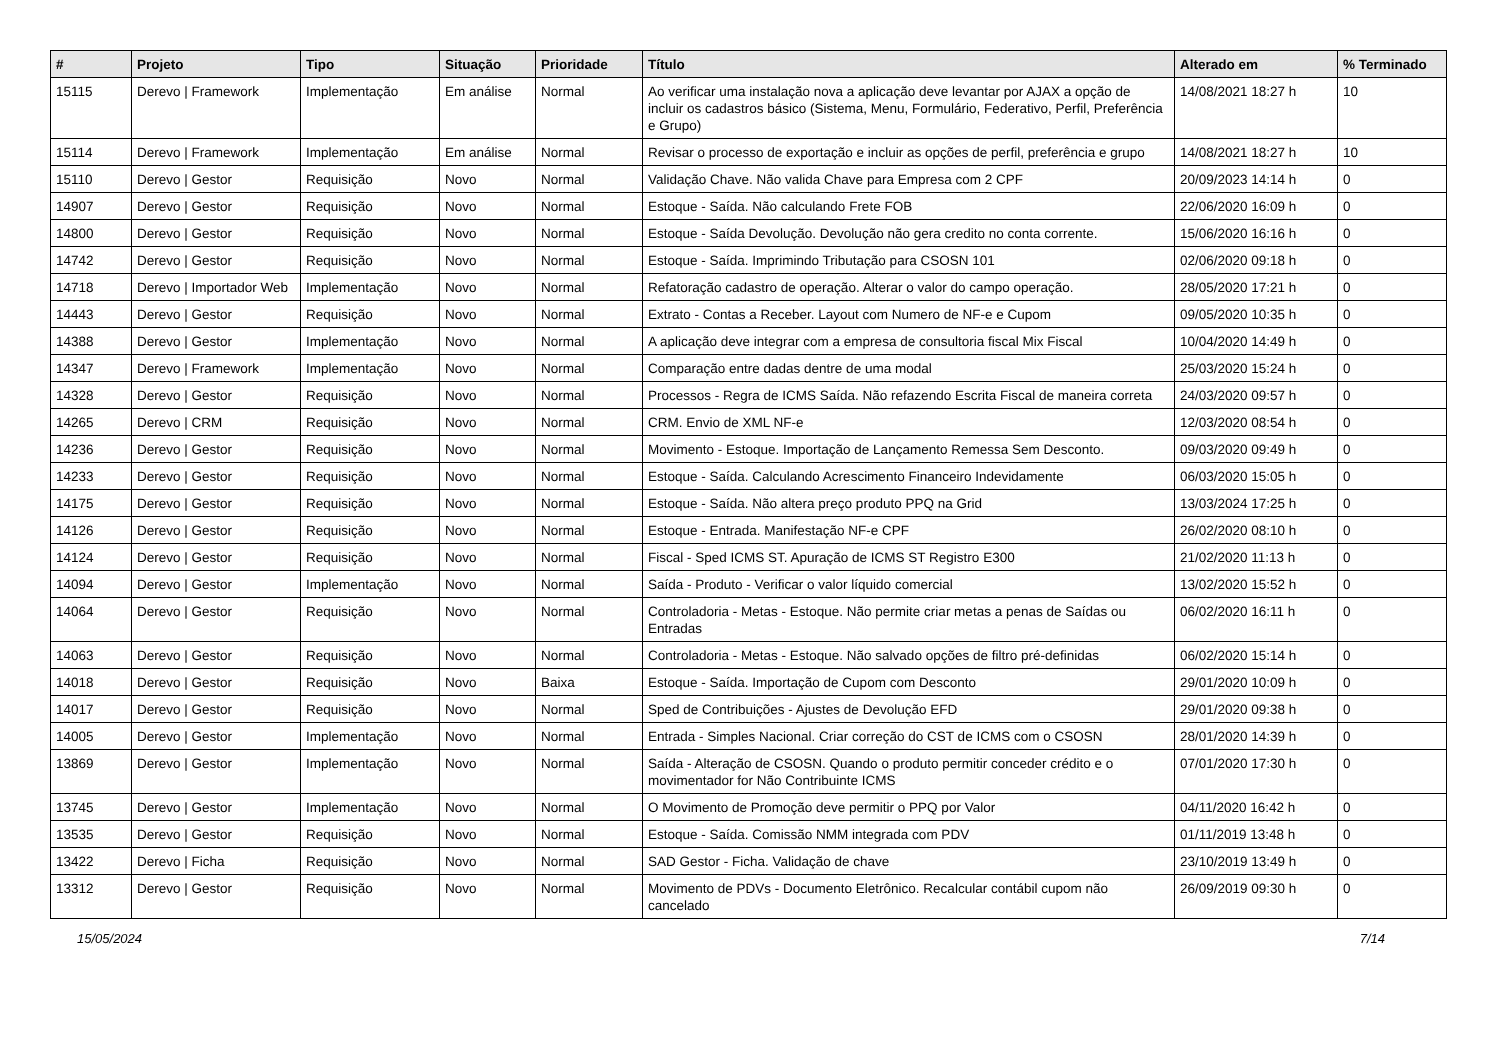| # | Projeto | Tipo | Situação | Prioridade | Título | Alterado em | % Terminado |
| --- | --- | --- | --- | --- | --- | --- | --- |
| 15115 | Derevo / Framework | Implementação | Em análise | Normal | Ao verificar uma instalação nova a aplicação deve levantar por AJAX a opção de incluir os cadastros básico (Sistema, Menu, Formulário, Federativo, Perfil, Preferência e Grupo) | 14/08/2021 18:27 h | 10 |
| 15114 | Derevo / Framework | Implementação | Em análise | Normal | Revisar o processo de exportação e incluir as opções de perfil, preferência e grupo | 14/08/2021 18:27 h | 10 |
| 15110 | Derevo / Gestor | Requisição | Novo | Normal | Validação Chave. Não valida Chave para Empresa com 2 CPF | 20/09/2023 14:14 h | 0 |
| 14907 | Derevo / Gestor | Requisição | Novo | Normal | Estoque - Saída. Não calculando Frete FOB | 22/06/2020 16:09 h | 0 |
| 14800 | Derevo / Gestor | Requisição | Novo | Normal | Estoque - Saída Devolução. Devolução não gera credito no conta corrente. | 15/06/2020 16:16 h | 0 |
| 14742 | Derevo / Gestor | Requisição | Novo | Normal | Estoque - Saída. Imprimindo Tributação para CSOSN 101 | 02/06/2020 09:18 h | 0 |
| 14718 | Derevo / Importador Web | Implementação | Novo | Normal | Refatoração cadastro de operação. Alterar o valor do campo operação. | 28/05/2020 17:21 h | 0 |
| 14443 | Derevo / Gestor | Requisição | Novo | Normal | Extrato - Contas a Receber. Layout com Numero de NF-e e Cupom | 09/05/2020 10:35 h | 0 |
| 14388 | Derevo / Gestor | Implementação | Novo | Normal | A aplicação deve integrar com a empresa de consultoria fiscal Mix Fiscal | 10/04/2020 14:49 h | 0 |
| 14347 | Derevo / Framework | Implementação | Novo | Normal | Comparação entre dadas dentre de uma modal | 25/03/2020 15:24 h | 0 |
| 14328 | Derevo / Gestor | Requisição | Novo | Normal | Processos - Regra de ICMS Saída. Não refazendo Escrita Fiscal de maneira correta | 24/03/2020 09:57 h | 0 |
| 14265 | Derevo / CRM | Requisição | Novo | Normal | CRM. Envio de XML NF-e | 12/03/2020 08:54 h | 0 |
| 14236 | Derevo / Gestor | Requisição | Novo | Normal | Movimento - Estoque. Importação de Lançamento Remessa Sem Desconto. | 09/03/2020 09:49 h | 0 |
| 14233 | Derevo / Gestor | Requisição | Novo | Normal | Estoque - Saída. Calculando Acrescimento Financeiro Indevidamente | 06/03/2020 15:05 h | 0 |
| 14175 | Derevo / Gestor | Requisição | Novo | Normal | Estoque - Saída. Não altera preço produto PPQ na Grid | 13/03/2024 17:25 h | 0 |
| 14126 | Derevo / Gestor | Requisição | Novo | Normal | Estoque - Entrada. Manifestação NF-e CPF | 26/02/2020 08:10 h | 0 |
| 14124 | Derevo / Gestor | Requisição | Novo | Normal | Fiscal - Sped ICMS ST. Apuração de ICMS ST Registro E300 | 21/02/2020 11:13 h | 0 |
| 14094 | Derevo / Gestor | Implementação | Novo | Normal | Saída - Produto - Verificar o valor líquido comercial | 13/02/2020 15:52 h | 0 |
| 14064 | Derevo / Gestor | Requisição | Novo | Normal | Controladoria - Metas - Estoque. Não permite criar metas a penas de Saídas ou Entradas | 06/02/2020 16:11 h | 0 |
| 14063 | Derevo / Gestor | Requisição | Novo | Normal | Controladoria - Metas - Estoque. Não salvado opções de filtro pré-definidas | 06/02/2020 15:14 h | 0 |
| 14018 | Derevo / Gestor | Requisição | Novo | Baixa | Estoque - Saída. Importação de Cupom com Desconto | 29/01/2020 10:09 h | 0 |
| 14017 | Derevo / Gestor | Requisição | Novo | Normal | Sped de Contribuições - Ajustes de Devolução EFD | 29/01/2020 09:38 h | 0 |
| 14005 | Derevo / Gestor | Implementação | Novo | Normal | Entrada - Simples Nacional. Criar correção do CST de ICMS com o CSOSN | 28/01/2020 14:39 h | 0 |
| 13869 | Derevo / Gestor | Implementação | Novo | Normal | Saída - Alteração de CSOSN. Quando o produto permitir conceder crédito e o movimentador for Não Contribuinte ICMS | 07/01/2020 17:30 h | 0 |
| 13745 | Derevo / Gestor | Implementação | Novo | Normal | O Movimento de Promoção deve permitir o PPQ por Valor | 04/11/2020 16:42 h | 0 |
| 13535 | Derevo / Gestor | Requisição | Novo | Normal | Estoque - Saída. Comissão NMM integrada com PDV | 01/11/2019 13:48 h | 0 |
| 13422 | Derevo / Ficha | Requisição | Novo | Normal | SAD Gestor - Ficha. Validação de chave | 23/10/2019 13:49 h | 0 |
| 13312 | Derevo / Gestor | Requisição | Novo | Normal | Movimento de PDVs - Documento Eletrônico. Recalcular contábil cupom não cancelado | 26/09/2019 09:30 h | 0 |
15/05/2024 7/14